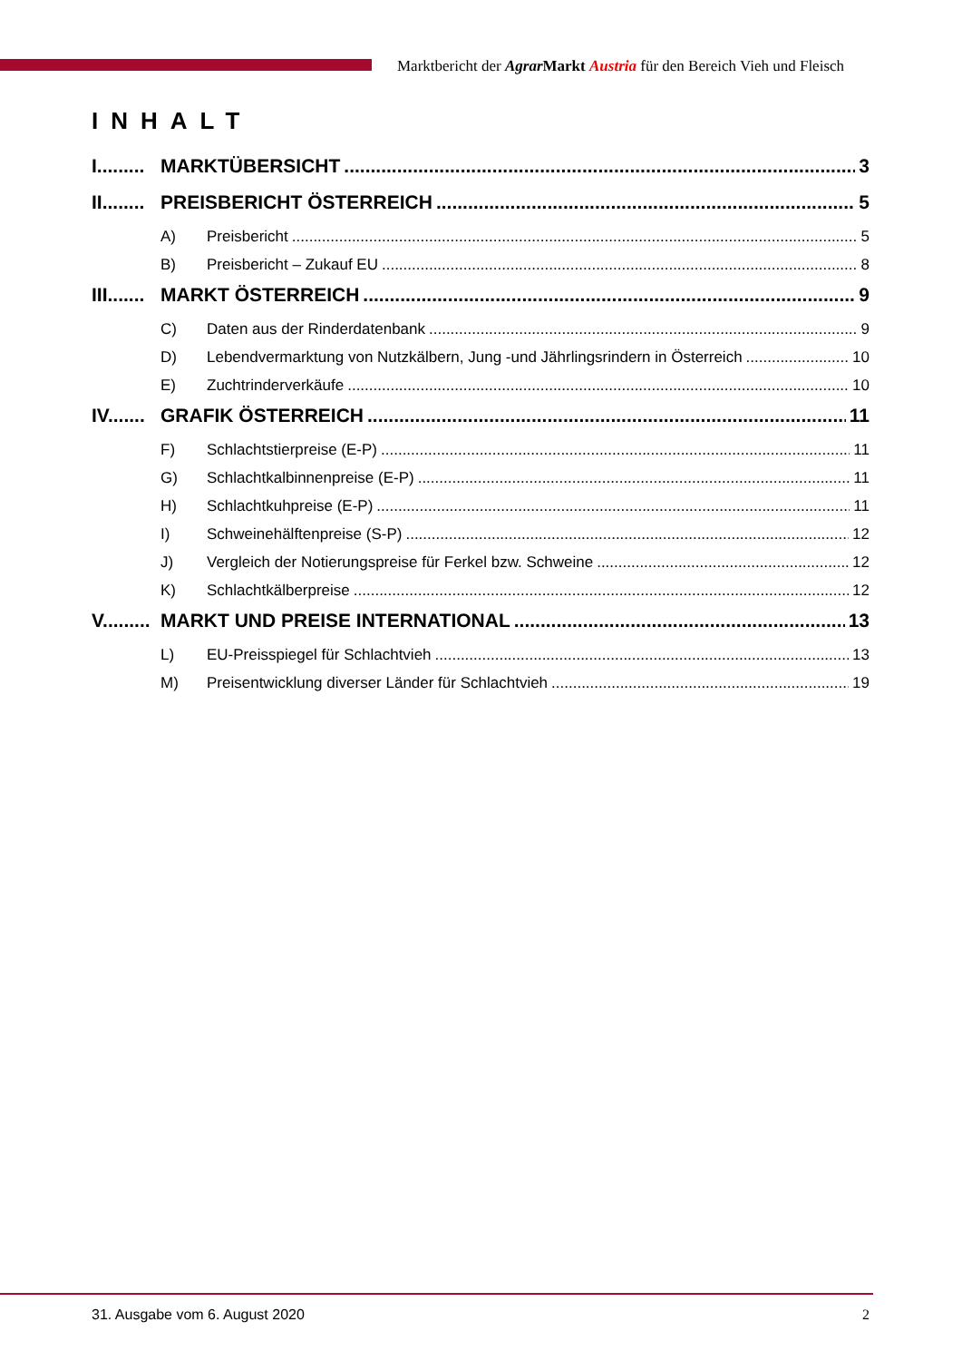Marktbericht der Agrar Markt Austria für den Bereich Vieh und Fleisch
INHALT
I......... MARKTÜBERSICHT 3
II........ PREISBERICHT ÖSTERREICH 5
A) Preisbericht 5
B) Preisbericht – Zukauf EU 8
III....... MARKT ÖSTERREICH 9
C) Daten aus der Rinderdatenbank 9
D) Lebendvermarktung von Nutzkälbern, Jung -und Jährlingsrindern in Österreich 10
E) Zuchtrinderverkäufe 10
IV....... GRAFIK ÖSTERREICH 11
F) Schlachtstierpreise (E-P) 11
G) Schlachtkalbinnenpreise (E-P) 11
H) Schlachtkuhpreise (E-P) 11
I) Schweinehälftenpreise (S-P) 12
J) Vergleich der Notierungspreise für Ferkel bzw. Schweine 12
K) Schlachtkälberpreise 12
V......... MARKT UND PREISE INTERNATIONAL 13
L) EU-Preisspiegel für Schlachtvieh 13
M) Preisentwicklung diverser Länder für Schlachtvieh 19
31. Ausgabe vom 6. August 2020 2